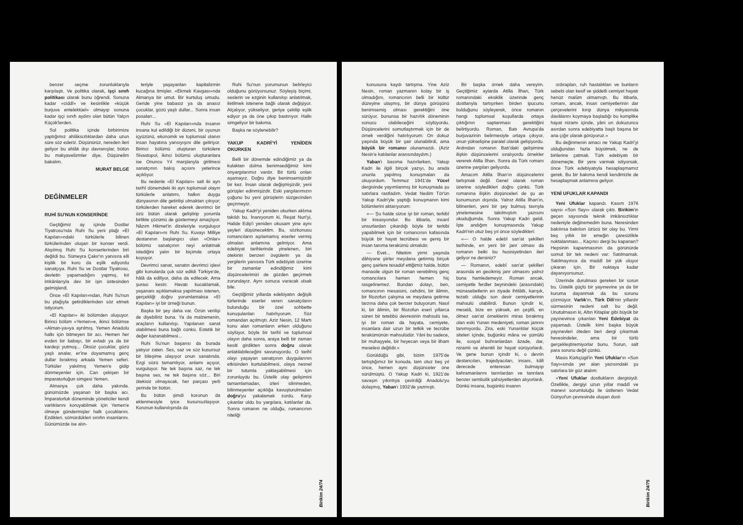benzer seçme zorunluklarıyla karşılaştı. Ve politika olarak, işçi sınıfı politikası olarak bunu öğrendi. Sonuna kadar «ciddî» ve kesinlikle «küçük burjuva entelektüel» olmayıp sonuna kadar işçi sınıfı aydını olan bütün Yalçın Küçük'lerden.
Sol politika içinde birbirimize yaptığımız ahlâksızlıklardan daha uzun süre söz ederiz. Düşünürüz, nereden ileri geliyor bu ahlâk dışı davranışlar, bütün bu makyavelizmler diye. Düşünelim bakalım.
MURAT BELGE
DEĞİNMELER
RUHİ SU'NUN KONSERİNDE
Geçtiğimiz ay içinde Dostlar Tiyatrosu'nda Ruhi Su yeni plağı «El Kapıları»ndaki türkülerle bilinen türkülerinden oluşan bir konser verdi. Alışılmış Ruhi Su konserlerinden biri değildi bu. Sümeyra Çakır'ın yanısıra elli kişilik bir koro da eşlik ediyordu sanatçıya. Ruhi Su ve Dostlar Tiyatrosu, devletin yapamadığını yapmış, kıt imkânlarıyla dev bir işin üstesinden gelmişlerdi.
Önce «El Kapıları»ndan, Ruhi Su'nun bu plağıyla getirdiklerinden söz etmek istiyorum.
«El Kapıları» iki bölümden oluşuyor. Birinci bölüm «Yemen»e, ikinci bölümse «Alman-ya»ya ayrılmış. Yemen Anadolu halkı için bitmeyen bir acı. Hemen her evden bir babayı, bir evladı ya da bir kardeşi yutmuş... Öksüz çocuklar, gözü yaşlı analar, er'ine doyamamış genç dullar bırakmış arkada Yemen seferi. Türküler yakılmış Yemen'e gidip dönmeyenler için. Can çekişen bir imparatorluğun simgesi Yemen.
Almanya çok daha yakında. günümüzde yaşanan bir başka acı. İmparatorluk döneminde yöneticiler kendi varlıklarını koruyabilmek için Yemen'e ölmeye göndermişler halk çocuklarını. Ezdikleri, sömürdükleri sınıfın insanlarını. Günümüzde ise alın-
teriyle yaşayanları kapitalizmin kucağına itmişler. «Ekmek Kavgası»nda Almanya bir umut. Bir kurtuluş umudu. Geride yine babasız ya da anasız çocuklar, gözü yaşlı dullar... Sonra insan posaları...
Ruhi Su «El Kapıları»nda insanın insana kul edildiği bir düzeni, bir oyunun içyüzünü, ekonomik ve toplumsal olanın insan hayatına yansıyışını dile getiriyor. Birinci bölümü oluşturan türkülere Sivastopol, ikinci bölümü oluşturanlara ise Onuncu Yıl marşlarıyla girilmesi sanatçının bakış açısını yeterince açıklıyor.
Bu nedenle «El Kapıları» salt iki ayrı tarihî dönemdeki iki ayrı toplumsal olayın türkülerle anlatımı, halkın duygu dünyasının dile getirilişi olmaktan çıkıyor; türkülerden hareket ederek devrimci bir özü bütün olarak geliştirip yorumla birlikte çözümü de göstermeyi amaçlıyor. Nâzım Hikmet'in dizeleriyle vurguluyor «El Kapıları»nı Ruhi Su. Kuvayı Milliye destanının başlangıcı olan «Onlar» bölümü sanatçının neyi anlatmak istediğini yalın bir biçimde ortaya koyuyor.
Devrimci sanat, sanatın devrimci işlevi gibi konularda çok söz edildi Türkiye'de, hâlâ da ediliyor, daha da edilecek. Ama şurası kesin: Havatı kucaklamak, yaşananı açıklamaksa yapılması istenen, gerçekliği doğru yorumlamaksa «El Kapıları» iyi bir örneği bunun.
Başka bir şey daha var. Özün verilişi de diyebiliriz buna. Ya da malzemenin, araçların kullanılışı. Yapılanan sanat olabilmesi buna bağlı cünkü. Estetik bir değer kazanabilmesi...
Ruhi Su'nun başarısı da burada yatıyor zaten. Ses, saz ve söz kusursuz bir bileşime ulaşıyor onun sanatında. Ezgi sözü tamamlıyor, anlamı açıyor, vurguluyor. Ne tek başına saz, ne tek başına ses, ne tek başına söz... Biri ötekisiz olmayacak, her parçası yerli yerinde bir bütün.
Bu bütün şimdi koronun da eklenmesiyle iyice kusursuzlaşıyor. Koronun kullanılışında da
Ruhi Su'nun yorumunun belirleyici olduğunu görüyorsunuz. Söyleyiş biçimi, seslerin ve ezginin kullanılışı anlatılmak, iletilmek istenene bağlı olarak değişiyor. Alçalıyor, yükseliyor, geriye çekilip eşlik ediyor ya da öne çıkıp bastırıyor. Halkı simgeliyor bir bakıma.
Başka ne söylenebilir?
YAKUP KADRİ'Yİ YENİDEN OKURKEN
Belli bir dönemde edindiğimiz ya da kulaktan dolma benimsediğimiz kimi önyargılarımız vardır. Bir türlü onları aşamayız. Doğru diye benimsemişizdir bir kez. İnsan olarak değişmişizdir, yeni görüşler edinmişizdir. Eski yargılarımızın çoğunu bu yeni görüşlerin süzgecinden geçirmeyiz.
Yakup Kadri'yi yeniden okurken aklıma takıldı bu. İnanıyorum ki, Reşat Nuri'yi, Halide Edip'i yeniden okusam yine aynı şeyleri düşünecektim. Bu, sözkonusu romancıların aşılamamış eserler vermiş olmaları anlamına gelmiyor. Ama edebiyat tarihlerinde yinelenen, biri ötekinin benzeri övgülerin ya da yergilerin yanısıra Türk edebiyatı üzerine bir zamanlar edindiğimiz kimi düşüncelerimizi de gözden geçirmek zorundayız. Aynı sonuca varacak olsak bile.
Geçtiğimiz yıllarda edebiyatın değişik türlerinde eserler veren sanatçıların bulunduğu bir özel sohbette konuşulanları hatırlıyorum. Söz romandan açılmıştı. Aziz Nesin, 12 Martı konu alan romanların erken olduğunu söylüyor, böyle bir tarihî ve toplumsal olayın daha sonra, araya belli bir zaman kesiti girdikten sonra doğru olarak anlatılabileceğini savunuyordu. O tarihî olayı yaşayan sanatçının duygularının etkisinden kurtulabilmesi, olaya nesnel bir tutumla yaklaşabilmesi için zorunluydu bu. Üstelik olay gelişimini tamamlamadan, izleri silinmeden, bilinmeyenler açıklığa kavuşturulmadan doğru'yu yakalamak zordu. Karşı çıkanlar oldu bu yargılara, katılanlar da. Sonra romanın ne olduğu, romancının niteliği
Birikim 24/74
konusuna kaydı tartışma. Yine Aziz Nesin, roman yazmanın kolay bir iş olmadığını, romancının belli bir kültür düzeyine ulaşmış, bir dünya görüşünü benimsemiş olması gerektiğini öne sürüyor, bununsa bir hazırlık döneminin sonucu olabileceğini söylüyordu. Düşüncelerini somutlaştırmak için bir de örnek verdiğini hatırlıyorum: On dokuz yaşında büyük bir şair olunabilirdi, ama büyük bir romancı olunamazdı. (Aziz Nesin'e katılanlar aransındaydım.)
Yaban'ı basıma hazırlarken, Yakup Kadri ile ilgili birçok yazıyı, bu arada onunla yapılmış konuşmaları da okuyordum. Temmuz 1941'de Yücel dergisinde yayımlanmış bir konuşmada şu satırlara rastladım. Vedat Nedim Tör'ün Yakup Kadri'yle yaptığı konuşmanın kimi bölümlerini aktarıyorum:
«— Şu halde sizce iyi bir roman, terkibî bir kreasyondur. Bu itibarla, insanî unsurlardan çıkardığı böyle bir terkibi yapabilmek için bir romancının kafasında büyük bir hayat tecrübesi ve geniş bir insan tanıma terakümü olmalıdır.
— Evet... Nitekim yirmi yaşında dâhiyane şiirler meydana getirmiş birçok genç şairlere tesadüf ettiğimiz halde, bütün manasile olgun bir roman verebilmiş genç romancılara hemen hemen hiç rasgelinemez. Bundan dolayı, ben, romancının mesaisini, cehdini, bir âlimin, bir filozofun çalışma ve meydana getirme tarzına daha çok benzer buluyorum. Nasıl ki, bir âlimin, bir filozofun eseri yıllarca süren bir tetebbü devresinin mahsulü ise, iyi bir roman da hayata, cemiyete, insanlara dair uzun bir tetkik ve tecrübe terakümünün mahsulüdür. Yâni bu sadece, bir muhayyele, bir heyecan veya bir ilham meselesi değildir.»
Görüldüğü gibi, bizim 1975'de tartıştığımız bir konuda, tam otuz beş yıl önce, hemen aynı düşünceler öne sürülmüştü. O Yakup Kadri ki, 1921'de savaşın yıkıntıya çevirdiği Anadolu'yu dolaşmış, Yaban'ı 1932'de yazmıştı.
Bir başka örnek daha vereyim. Geçtiğimiz aylarda Atilla İlhan, Türk romanındaki eksiklik üzerinde genç dostlarıyla tartışırken birden ipucunu bulduğunu söyleyerek, önce romanın hangi toplumsal koşullarda ortaya çıktığının saptanması gerektiğini belirtiyordu. Roman, Batı Avrupa'da burjuvazinin belirmesiyle ortaya çıkıyor, onun yükselişine paralel olarak gelişiyordu. Ardından romanın Batı'daki gelişimine ilişkin düşüncelerini sıralıyordu örnekler vererek Atilla İlhan. Sonra da Türk romanı üzerine yargıları geliyordu.
Amacım Atilla İlhan'ın düşüncelerini tartışmak değil. Genel olarak roman üzerine söyledikleri doğru çünkü. Türk romanına ilişkin düşünceleri de şu an konumuzun dışında. Yalnız Atilla İlhan'ın, bilinenleri, yeni bir şey bulmuş tavrıyla yinelemesine takılmıştım yazısını okuduğumda. Sonra Yakup Kadri geldi. İşte andığım konuşmasında Yakup Kadri'nin otuz beş yıl önce söyledikleri:
«— O halde edebî san'at şekilleri tarihinde, en yeni bir janr olması da romanın belki bu husisiyetinden ileri geliyor ne dersiniz?
— Romanın, edebî san'at şekilleri arasında en gecikmiş janr olmasını yalnız buna hamledemeyiz. Roman ancak, cemiyetle ferdler beynindeki (arasındaki) münasebetlerin en ziyade ihtilâtlı, karışık, tezatlı olduğu son devir cemiyetlerinin mahsulü olabilirdi. Bunun içindir ki, meselâ, bize en yüksek, en çeşitli, en ölmez san'at örneklerini miras bırakmış olan eski Yunan medeniyeti, roman janrını tanımıyordu. Zira, eski Yunanlılar küçük siteleri içinde, buğünkü mâna ve şümûlü ile, sosyal buhranlardan âzade, dar, nizamlı ve ahenkli bir hayat sürüyorlardı. Ve gene bunun içindir ki, o devrin destancıları, trajedyacıları, insanı, kâfi derecede enteresan bulmayıp kahramanlarını tanrılardan ve tanrılara benzer sembolik şahsiyetlerden alıyorlardı. Dünkü insana, bugünkü insanın
ızdırapları, ruh hastalıkları ve bunların sebebi olan kesif ve şiddetli cemiyet hayatı henüz malûm olmamıştı. Bu itibarla, romanı, ancak, insan cemiyetlerinin dar çerçevelerini kırıp dünya mikyasında davâlarını koymaya başladığı bu komplike hayat nizamı içinde, yâni on dokuzuncu asırdan sonra edebiyatta başlı başına bir ana çığır olarak görüyoruz.»
Bu değinmenin amacı ne Yakup Kadri'yi olduğundan fazla büyütmek, ne de birilerine çatmak. Türk edebiyatı bir dönemeçte. Bir yere varmak istiyorsak, önce Türk edebiyatıyla hesaplaşmamız gerek. Bu bir bakıma kendi kendimizle de hesaplaşmak anlamına geliyor.
YENİ UFUKLAR KAPANDI
Yeni Ufuklar kapandı. Kasım 1976 sayısı «Son Sayı» olarak çıktı. Birikim'in geçen sayısında teknik imkânsızlıklar nedeniyle değinemedim buna. Neresinden bakılırsa bakılsın üzücü bir olay bu. Yirmi beş yıllık bir emeğin çaresizlikle noktalanması... Kaçıncı dergi bu kapanan? Hepsinin kapanmasının da görünürde somut bir tek nedeni var: Satılmamak. Satılmayınca da maddî bir yük oluyor çıkaran için. Bir noktaya kadar dayanıyorsunuz.
Üzerinde durulması gereken bir sorun bu. Üstelik güçlü bir yayınevine ya da bir kuruma dayanmak da bu sorunu çözmüyor. Varlık'ın, Türk Dili'nin yıllardır sürmesinin nedeni salt bu değil. Unutulmasın ki, Altın Kitaplar gibi büyük bir yayınevince çıkarılan Yeni Edebiyat da yaşamadı. Üstelik kimi başka büyük yayınevleri öteden beri dergi çıkarmak hevesindeler, ama bir türlü gerçekleştiremiyorlar bunu. Sorun, salt para sorunu değil çünkü.
Masis Kürkçügil'in Yeni Ufuklar'ın «Son Sayı»sında yer alan yazısındaki şu satırlara bir göz atalım:
«Yeni Ufuklar dostlukların dergisiydi. Özellikle, dergiyi uzun yıllar maddî ve manevi sorumluluğu ile üstlenen Vedat Günyol'un çevresinde oluşan dost-
Birikim 24/75